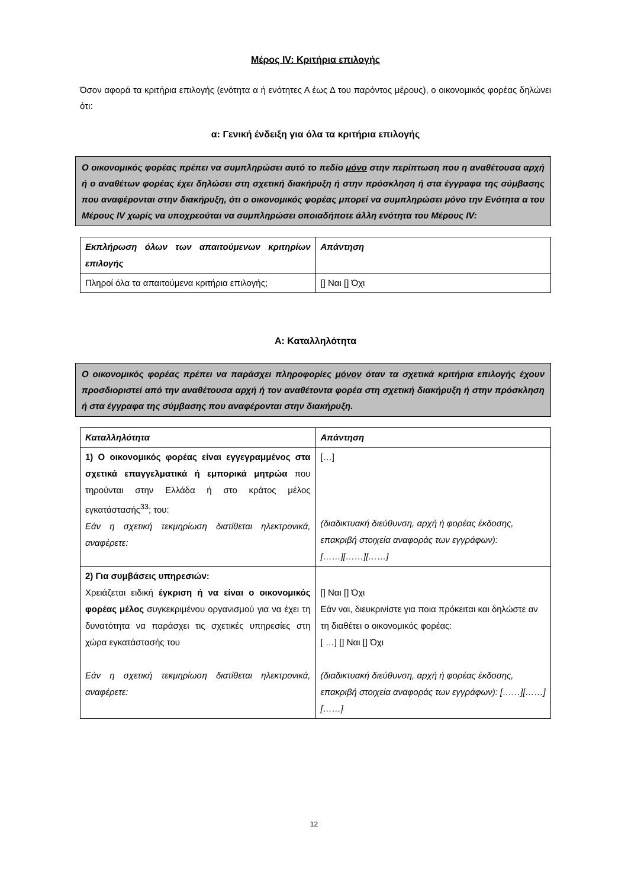Μέρος IV: Κριτήρια επιλογής
Όσον αφορά τα κριτήρια επιλογής (ενότητα α ή ενότητες Α έως Δ του παρόντος μέρους), ο οικονομικός φορέας δηλώνει ότι:
α: Γενική ένδειξη για όλα τα κριτήρια επιλογής
Ο οικονομικός φορέας πρέπει να συμπληρώσει αυτό το πεδίο μόνο στην περίπτωση που η αναθέτουσα αρχή ή ο αναθέτων φορέας έχει δηλώσει στη σχετική διακήρυξη ή στην πρόσκληση ή στα έγγραφα της σύμβασης που αναφέρονται στην διακήρυξη, ότι ο οικονομικός φορέας μπορεί να συμπληρώσει μόνο την Ενότητα α του Μέρους IV χωρίς να υποχρεούται να συμπληρώσει οποιαδήποτε άλλη ενότητα του Μέρους IV:
| Εκπλήρωση όλων των απαιτούμενων κριτηρίων επιλογής | Απάντηση |
| Πληροί όλα τα απαιτούμενα κριτήρια επιλογής; | [] Ναι [] Όχι |
Α: Καταλληλότητα
Ο οικονομικός φορέας πρέπει να παράσχει πληροφορίες μόνον όταν τα σχετικά κριτήρια επιλογής έχουν προσδιοριστεί από την αναθέτουσα αρχή ή τον αναθέτοντα φορέα στη σχετική διακήρυξη ή στην πρόσκληση ή στα έγγραφα της σύμβασης που αναφέρονται στην διακήρυξη.
| Καταλληλότητα | Απάντηση |
| 1) Ο οικονομικός φορέας είναι εγγεγραμμένος στα σχετικά επαγγελματικά ή εμπορικά μητρώα που τηρούνται στην Ελλάδα ή στο κράτος μέλος εγκατάστασής<sup>33</sup>; του: Εάν η σχετική τεκμηρίωση διατίθεται ηλεκτρονικά, αναφέρετε: | […] (διαδικτυακή διεύθυνση, αρχή ή φορέας έκδοσης, επακριβή στοιχεία αναφοράς των εγγράφων): [……][……][……] |
| 2) Για συμβάσεις υπηρεσιών: Χρειάζεται ειδική έγκριση ή να είναι ο οικονομικός φορέας μέλος συγκεκριμένου οργανισμού για να έχει τη δυνατότητα να παράσχει τις σχετικές υπηρεσίες στη χώρα εγκατάστασής του Εάν η σχετική τεκμηρίωση διατίθεται ηλεκτρονικά, αναφέρετε: | [] Ναι [] Όχι Εάν ναι, διευκρινίστε για ποια πρόκειται και δηλώστε αν τη διαθέτει ο οικονομικός φορέας: [ …] [] Ναι [] Όχι (διαδικτυακή διεύθυνση, αρχή ή φορέας έκδοσης, επακριβή στοιχεία αναφοράς των εγγράφων): [……][……][……] |
12